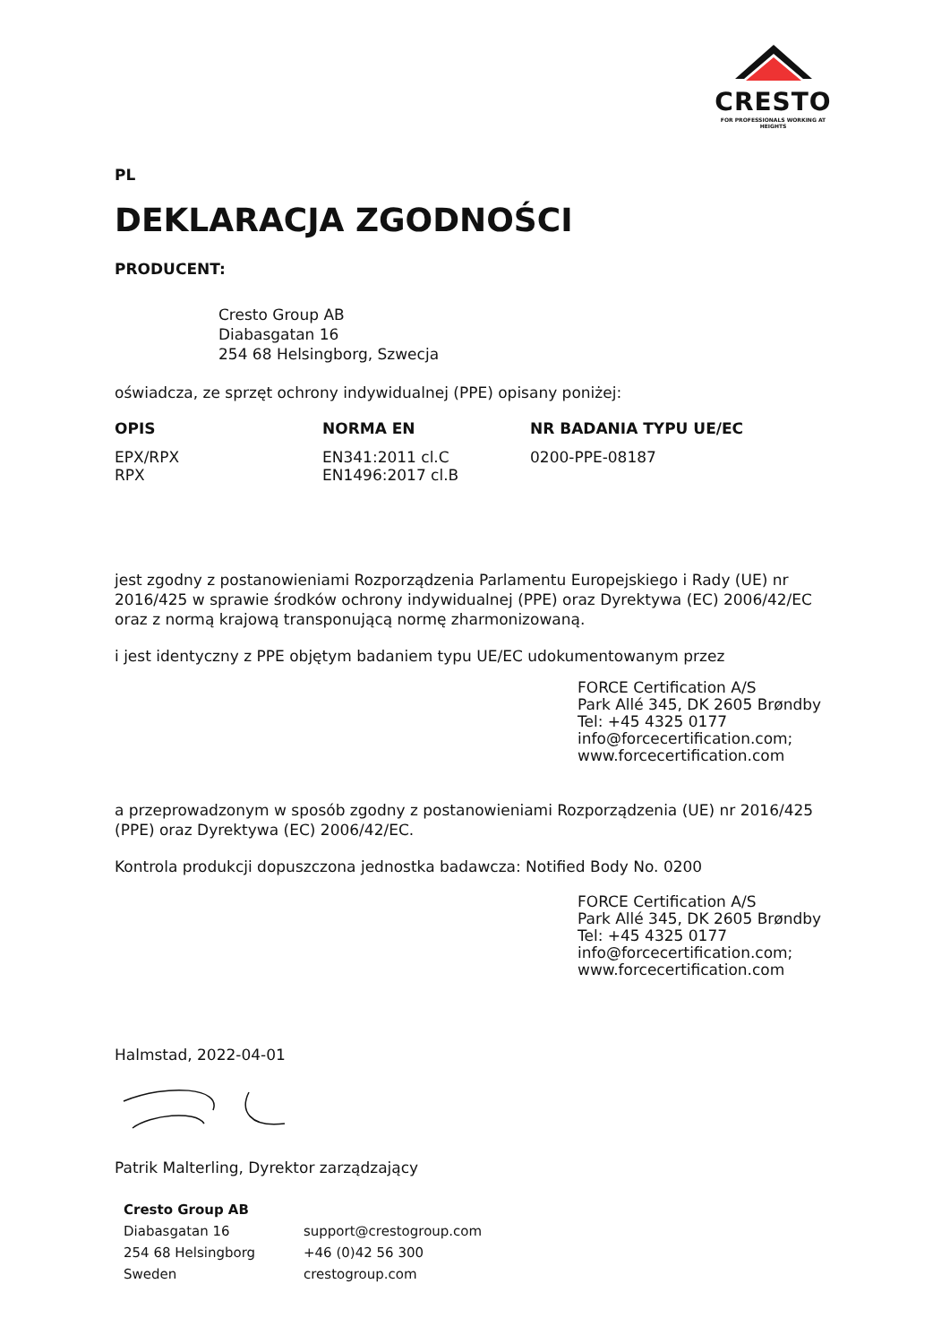CRESTO
FOR PROFESSIONALS WORKING AT HEIGHTS
PL
DEKLARACJA ZGODNOŚCI
PRODUCENT:
Cresto Group AB
Diabasgatan 16
254 68 Helsingborg, Szwecja
oświadcza, ze sprzęt ochrony indywidualnej (PPE) opisany poniżej:
| OPIS | NORMA EN | NR BADANIA TYPU UE/EC |
| --- | --- | --- |
| EPX/RPX RPX | EN341:2011 cl.C EN1496:2017 cl.B | 0200-PPE-08187 |
jest zgodny z postanowieniami Rozporządzenia Parlamentu Europejskiego i Rady (UE) nr 2016/425 w sprawie środków ochrony indywidualnej (PPE) oraz Dyrektywa (EC) 2006/42/EC oraz z normą krajową transponującą normę zharmonizowaną.
i jest identyczny z PPE objętym badaniem typu UE/EC udokumentowanym przez
FORCE Certification A/S
Park Allé 345, DK 2605 Brøndby
Tel: +45 4325 0177
info@forcecertification.com;
www.forcecertification.com
a przeprowadzonym w sposób zgodny z postanowieniami Rozporządzenia (UE) nr 2016/425 (PPE) oraz Dyrektywa (EC) 2006/42/EC.
Kontrola produkcji dopuszczona jednostka badawcza: Notified Body No. 0200
FORCE Certification A/S
Park Allé 345, DK 2605 Brøndby
Tel: +45 4325 0177
info@forcecertification.com;
www.forcecertification.com
Halmstad, 2022-04-01
Patrik Malterling, Dyrektor zarządzający
| Cresto Group AB | |
| --- | --- |
| Diabasgatan 16 | support@crestogroup.com |
| 254 68 Helsingborg | +46 (0)42 56 300 |
| Sweden | crestogroup.com |